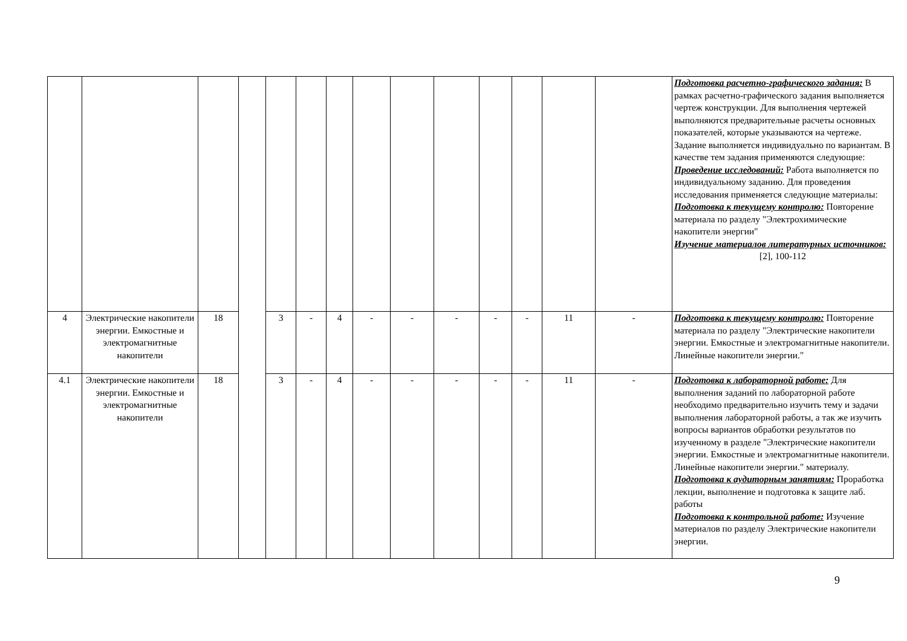| | | | | | | | | | | | | | | Подготовка расчетно-графического задания: В рамках расчетно-графического задания выполняется чертеж конструкции. Для выполнения чертежей выполняются предварительные расчеты основных показателей, которые указываются на чертеже. Задание выполняется индивидуально по вариантам. В качестве тем задания применяются следующие: Проведение исследований: Работа выполняется по индивидуальному заданию. Для проведения исследования применяется следующие материалы: Подготовка к текущему контролю: Повторение материала по разделу "Электрохимические накопители энергии" Изучение материалов литературных источников: [2], 100-112 |
| 4 | Электрические накопители энергии. Емкостные и электромагнитные накопители | 18 | | 3 | - | 4 | - | - | - | - | - | 11 | - | Подготовка к текущему контролю: Повторение материала по разделу "Электрические накопители энергии. Емкостные и электромагнитные накопители. Линейные накопители энергии." |
| 4.1 | Электрические накопители энергии. Емкостные и электромагнитные накопители | 18 | | 3 | - | 4 | - | - | - | - | - | 11 | - | Подготовка к лабораторной работе: Для выполнения заданий по лабораторной работе необходимо предварительно изучить тему и задачи выполнения лабораторной работы, а так же изучить вопросы вариантов обработки результатов по изученному в разделе "Электрические накопители энергии. Емкостные и электромагнитные накопители. Линейные накопители энергии." материалу. Подготовка к аудиторным занятиям: Проработка лекции, выполнение и подготовка к защите лаб. работы Подготовка к контрольной работе: Изучение материалов по разделу Электрические накопители энергии. |
9